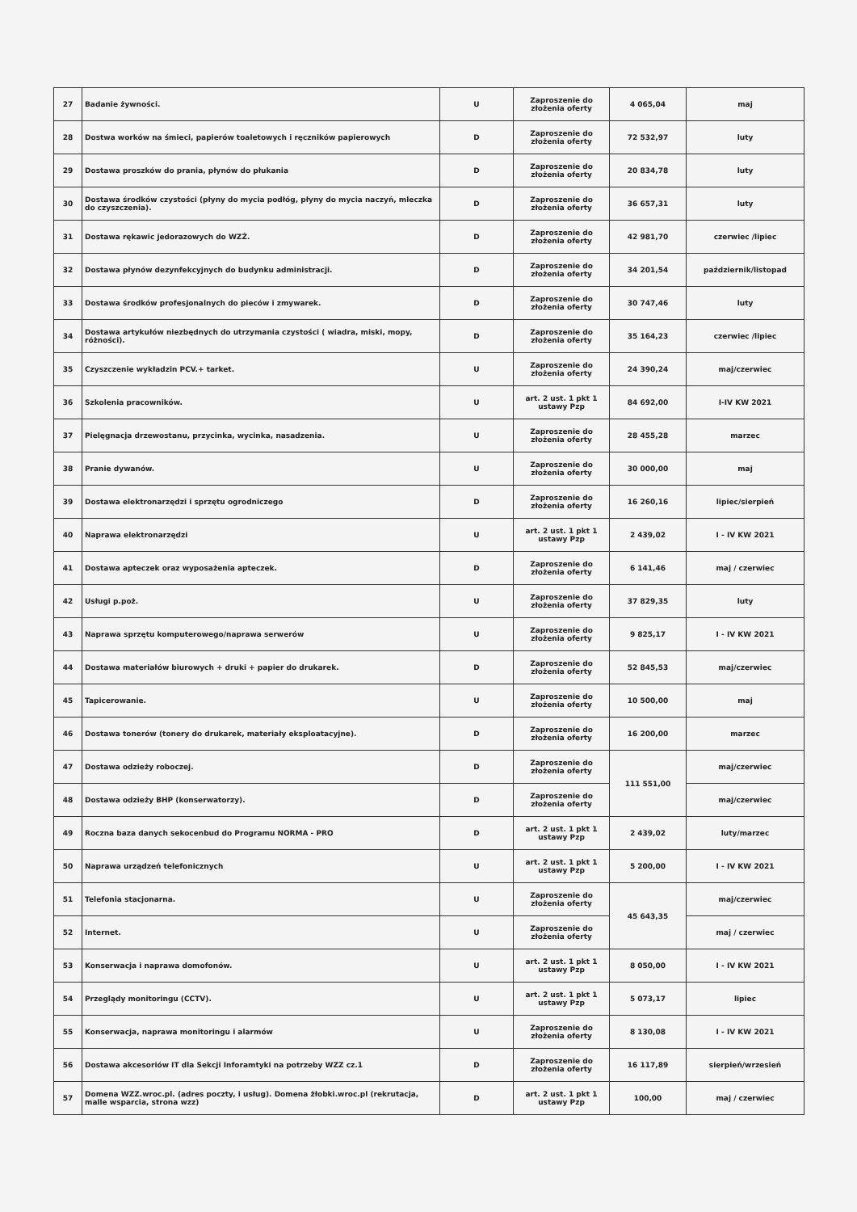| 27 | Badanie żywności. | U | Zaproszenie do złożenia oferty | 4 065,04 | maj |
| 28 | Dostwa worków na śmieci, papierów toaletowych i ręczników papierowych | D | Zaproszenie do złożenia oferty | 72 532,97 | luty |
| 29 | Dostawa proszków do prania, płynów do płukania | D | Zaproszenie do złożenia oferty | 20 834,78 | luty |
| 30 | Dostawa środków czystości (płyny do mycia podłóg, płyny do mycia naczyń, mleczka do czyszczenia). | D | Zaproszenie do złożenia oferty | 36 657,31 | luty |
| 31 | Dostawa rękawic jedorazowych do WZŻ. | D | Zaproszenie do złożenia oferty | 42 981,70 | czerwiec /lipiec |
| 32 | Dostawa płynów dezynfekcyjnych do budynku administracji. | D | Zaproszenie do złożenia oferty | 34 201,54 | październik/listopad |
| 33 | Dostawa środków profesjonalnych do pieców i zmywarek. | D | Zaproszenie do złożenia oferty | 30 747,46 | luty |
| 34 | Dostawa artykułów niezbędnych do utrzymania czystości ( wiadra, miski, mopy, różności). | D | Zaproszenie do złożenia oferty | 35 164,23 | czerwiec /lipiec |
| 35 | Czyszczenie wykładzin PCV.+ tarket. | U | Zaproszenie do złożenia oferty | 24 390,24 | maj/czerwiec |
| 36 | Szkolenia pracowników. | U | art. 2 ust. 1 pkt 1 ustawy Pzp | 84 692,00 | I-IV KW 2021 |
| 37 | Pielęgnacja drzewostanu, przycinka, wycinka, nasadzenia. | U | Zaproszenie do złożenia oferty | 28 455,28 | marzec |
| 38 | Pranie dywanów. | U | Zaproszenie do złożenia oferty | 30 000,00 | maj |
| 39 | Dostawa elektronarzędzi i sprzętu ogrodniczego | D | Zaproszenie do złożenia oferty | 16 260,16 | lipiec/sierpień |
| 40 | Naprawa elektronarzędzi | U | art. 2 ust. 1 pkt 1 ustawy Pzp | 2 439,02 | I - IV KW 2021 |
| 41 | Dostawa apteczek oraz wyposażenia apteczek. | D | Zaproszenie do złożenia oferty | 6 141,46 | maj / czerwiec |
| 42 | Usługi p.poż. | U | Zaproszenie do złożenia oferty | 37 829,35 | luty |
| 43 | Naprawa sprzętu komputerowego/naprawa serwerów | U | Zaproszenie do złożenia oferty | 9 825,17 | I - IV KW 2021 |
| 44 | Dostawa materiałów biurowych + druki + papier do drukarek. | D | Zaproszenie do złożenia oferty | 52 845,53 | maj/czerwiec |
| 45 | Tapicerowanie. | U | Zaproszenie do złożenia oferty | 10 500,00 | maj |
| 46 | Dostawa tonerów (tonery do drukarek, materiały eksploatacyjne). | D | Zaproszenie do złożenia oferty | 16 200,00 | marzec |
| 47 | Dostawa odzieży roboczej. | D | Zaproszenie do złożenia oferty | 111 551,00 | maj/czerwiec |
| 48 | Dostawa odzieży BHP (konserwatorzy). | D | Zaproszenie do złożenia oferty | | maj/czerwiec |
| 49 | Roczna baza danych sekocenbud do Programu NORMA - PRO | D | art. 2 ust. 1 pkt 1 ustawy Pzp | 2 439,02 | luty/marzec |
| 50 | Naprawa urządzeń telefonicznych | U | art. 2 ust. 1 pkt 1 ustawy Pzp | 5 200,00 | I - IV KW 2021 |
| 51 | Telefonia stacjonarna. | U | Zaproszenie do złożenia oferty | 45 643,35 | maj/czerwiec |
| 52 | Internet. | U | Zaproszenie do złożenia oferty | | maj / czerwiec |
| 53 | Konserwacja i naprawa domofonów. | U | art. 2 ust. 1 pkt 1 ustawy Pzp | 8 050,00 | I - IV KW 2021 |
| 54 | Przeglądy monitoringu (CCTV). | U | art. 2 ust. 1 pkt 1 ustawy Pzp | 5 073,17 | lipiec |
| 55 | Konserwacja, naprawa monitoringu i alarmów | U | Zaproszenie do złożenia oferty | 8 130,08 | I - IV KW 2021 |
| 56 | Dostawa akcesoriów IT dla Sekcji Inforamtyki na potrzeby WZZ cz.1 | D | Zaproszenie do złożenia oferty | 16 117,89 | sierpień/wrzesień |
| 57 | Domena WZZ.wroc.pl. (adres poczty, i usług). Domena żłobki.wroc.pl (rekrutacja, malle wsparcia, strona wzz) | D | art. 2 ust. 1 pkt 1 ustawy Pzp | 100,00 | maj / czerwiec |